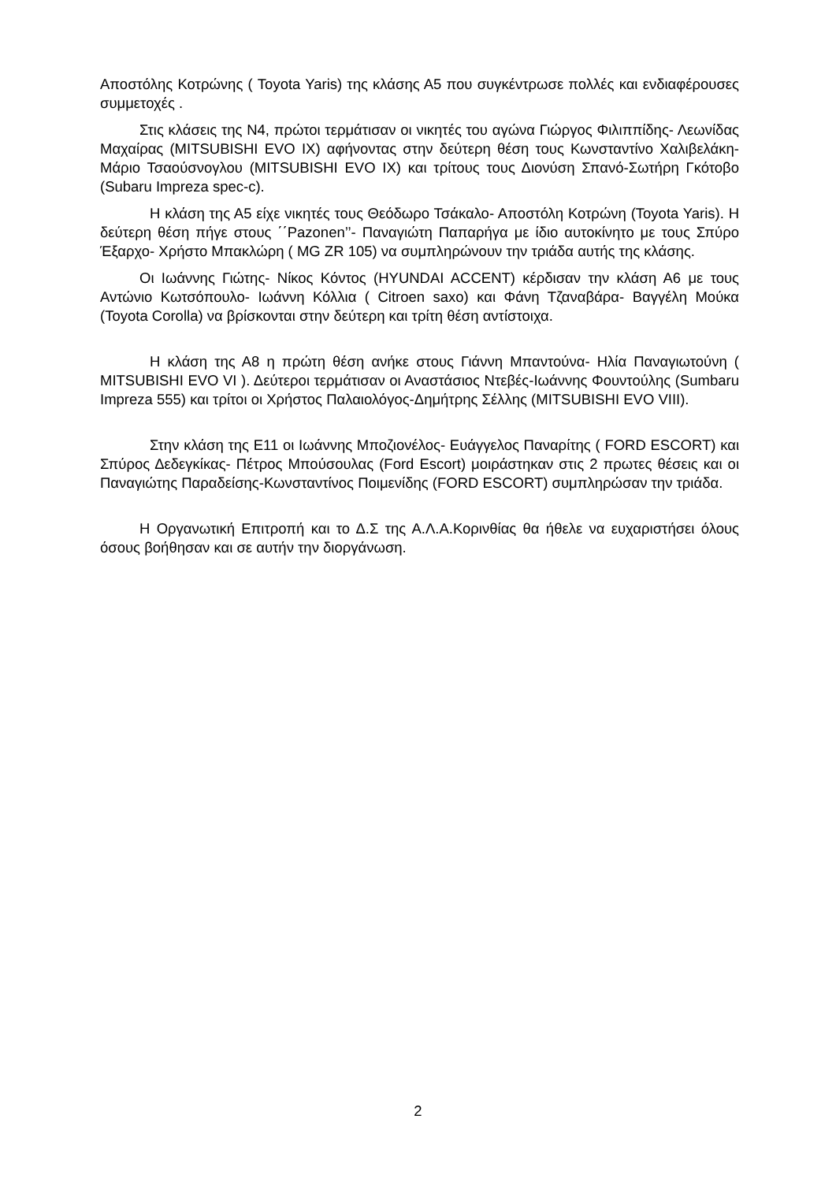Αποστόλης Κοτρώνης ( Toyota Yaris) της κλάσης Α5 που συγκέντρωσε πολλές και ενδιαφέρουσες συμμετοχές .
Στις κλάσεις της Ν4, πρώτοι τερμάτισαν οι νικητές του αγώνα Γιώργος Φιλιππίδης- Λεωνίδας Μαχαίρας (MITSUBISHI EVO IX) αφήνοντας στην δεύτερη θέση τους Κωνσταντίνο Χαλιβελάκη- Μάριο Τσαούσνογλου (MITSUBISHI EVO IX) και τρίτους τους Διονύση Σπανό-Σωτήρη Γκότοβο (Subaru Impreza spec-c).
Η κλάση της Α5 είχε νικητές τους Θεόδωρο Τσάκαλο- Αποστόλη Κοτρώνη (Toyota Yaris). Η δεύτερη θέση πήγε στους ΄΄Pazonen’’- Παναγιώτη Παπαρήγα με ίδιο αυτοκίνητο με τους Σπύρο Έξαρχο- Χρήστο Μπακλώρη ( MG ZR 105) να συμπληρώνουν την τριάδα αυτής της κλάσης.
Οι Ιωάννης Γιώτης- Νίκος Κόντος (HYUNDAI ACCENT) κέρδισαν την κλάση Α6 με τους Αντώνιο Κωτσόπουλο- Ιωάννη Κόλλια ( Citroen saxo) και Φάνη Τζαναβάρα- Βαγγέλη Μούκα (Toyota Corolla) να βρίσκονται στην δεύτερη και τρίτη θέση αντίστοιχα.
Η κλάση της Α8 η πρώτη θέση ανήκε στους Γιάννη Μπαντούνα- Ηλία Παναγιωτούνη ( MITSUBISHI EVO VI ). Δεύτεροι τερμάτισαν οι Αναστάσιος Ντεβές-Ιωάννης Φουντούλης (Sumbaru Impreza 555) και τρίτοι οι Χρήστος Παλαιολόγος-Δημήτρης Σέλλης (MITSUBISHI EVO VIII).
Στην κλάση της Ε11 οι Ιωάννης Μποζιονέλος- Ευάγγελος Παναρίτης ( FORD ESCORT) και Σπύρος Δεδεγκίκας- Πέτρος Μπούσουλας (Ford Escort) μοιράστηκαν στις 2 πρωτες θέσεις και οι Παναγιώτης Παραδείσης-Κωνσταντίνος Ποιμενίδης (FORD ESCORT) συμπληρώσαν την τριάδα.
Η Οργανωτική Επιτροπή και το Δ.Σ της Α.Λ.Α.Κορινθίας θα ήθελε να ευχαριστήσει όλους όσους βοήθησαν και σε αυτήν την διοργάνωση.
2